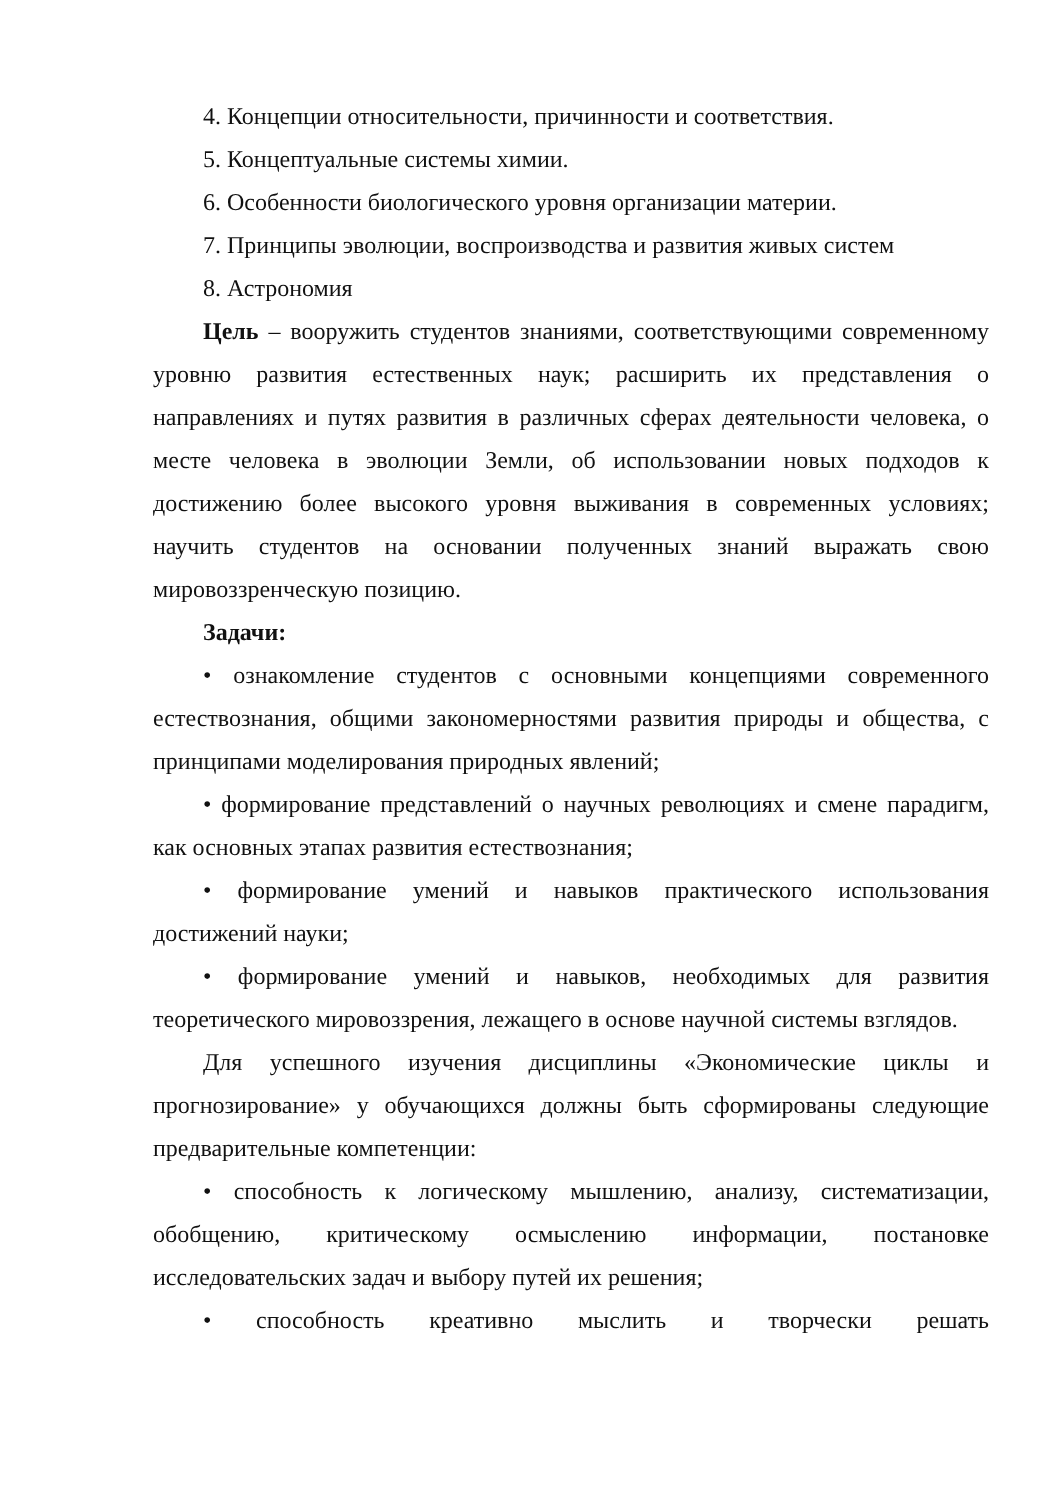4. Концепции относительности, причинности и соответствия.
5. Концептуальные системы химии.
6. Особенности биологического уровня организации материи.
7. Принципы эволюции, воспроизводства и развития живых систем
8. Астрономия
Цель – вооружить студентов знаниями, соответствующими современному уровню развития естественных наук; расширить их представления о направлениях и путях развития в различных сферах деятельности человека, о месте человека в эволюции Земли, об использовании новых подходов к достижению более высокого уровня выживания в современных условиях; научить студентов на основании полученных знаний выражать свою мировоззренческую позицию.
Задачи:
• ознакомление студентов с основными концепциями современного естествознания, общими закономерностями развития природы и общества, с принципами моделирования природных явлений;
• формирование представлений о научных революциях и смене парадигм, как основных этапах развития естествознания;
• формирование умений и навыков практического использования достижений науки;
• формирование умений и навыков, необходимых для развития теоретического мировоззрения, лежащего в основе научной системы взглядов.
Для успешного изучения дисциплины «Экономические циклы и прогнозирование» у обучающихся должны быть сформированы следующие предварительные компетенции:
• способность к логическому мышлению, анализу, систематизации, обобщению, критическому осмыслению информации, постановке исследовательских задач и выбору путей их решения;
• способность креативно мыслить и творчески решать